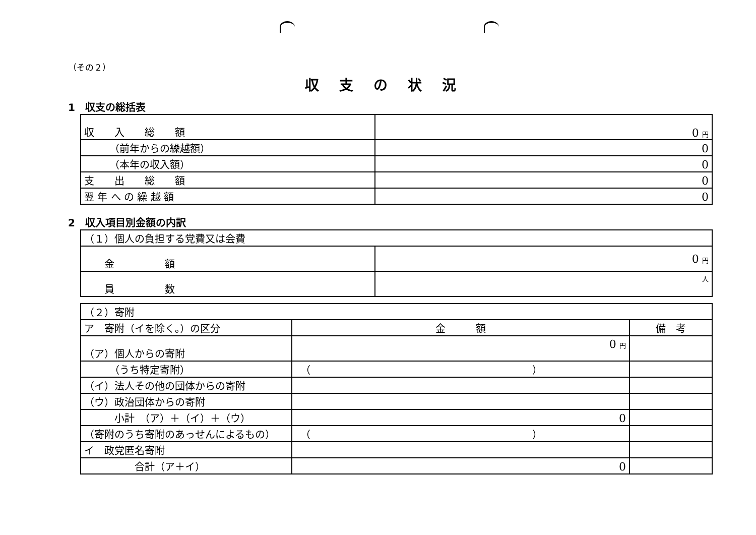（その２）
収支の状況
1　収支の総括表
| 収 入 総 額 | 0 円 |
| （前年からの繰越額） | 0 |
| （本年の収入額） | 0 |
| 支 出 総 額 | 0 |
| 翌 年 へ の 繰 越 額 | 0 |
2　収入項目別金額の内訳
| （１）個人の負担する党費又は会費 | |
| 金 額 | 0 円 |
| 員 数 | 人 |
| （２）寄附 | | |
| ア 寄附（イを除く。）の区分 | 金 額 | 備 考 |
| （ア）個人からの寄附 | 0 円 | |
| （うち特定寄附） | （ ） | |
| （イ）法人その他の団体からの寄附 | | |
| （ウ）政治団体からの寄附 | | |
| 小計 （ア）＋（イ）＋（ウ） | 0 | |
| （寄附のうち寄附のあっせんによるもの） | （ ） | |
| イ 政党匿名寄附 | | |
| 合計（ア＋イ） | 0 | |